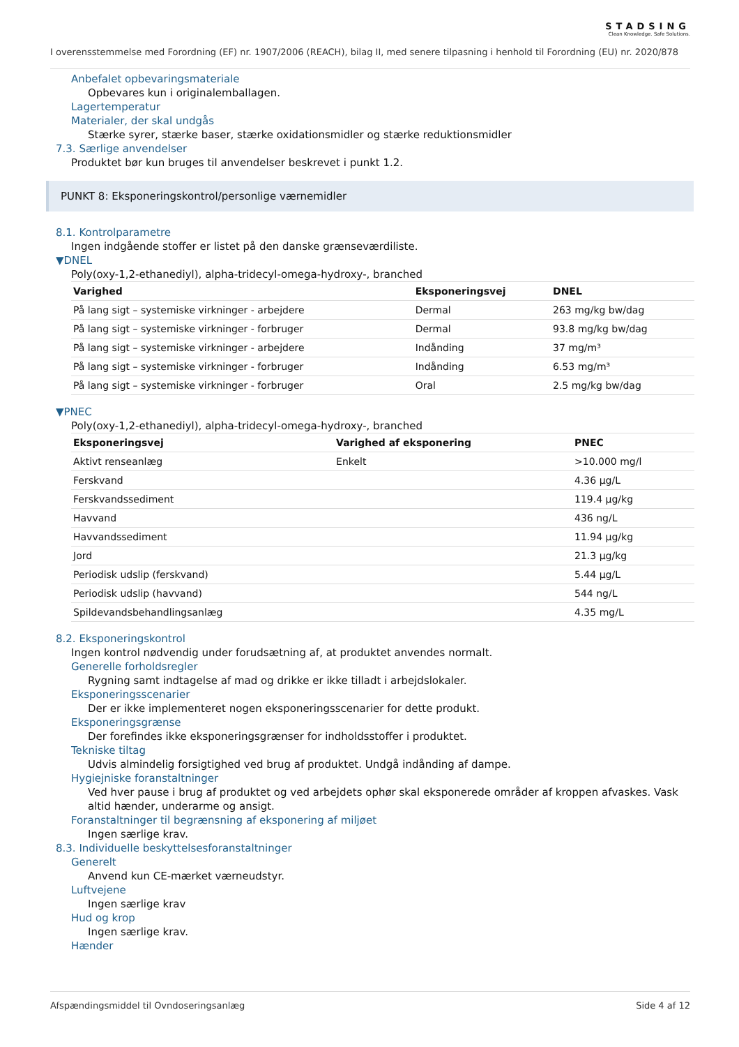STADSING
Clean Knowledge. Safe Solutions.
I overensstemmelse med Forordning (EF) nr. 1907/2006 (REACH), bilag II, med senere tilpasning i henhold til Forordning (EU) nr. 2020/878
Anbefalet opbevaringsmateriale
Opbevares kun i originalemballagen.
Lagertemperatur
Materialer, der skal undgås
Stærke syrer, stærke baser, stærke oxidationsmidler og stærke reduktionsmidler
7.3. Særlige anvendelser
Produktet bør kun bruges til anvendelser beskrevet i punkt 1.2.
PUNKT 8: Eksponeringskontrol/personlige værnemidler
8.1. Kontrolparametre
Ingen indgående stoffer er listet på den danske grænseværdiliste.
▼DNEL
Poly(oxy-1,2-ethanediyl), alpha-tridecyl-omega-hydroxy-, branched
| Varighed | Eksponeringsvej | DNEL |
| --- | --- | --- |
| På lang sigt – systemiske virkninger - arbejdere | Dermal | 263 mg/kg bw/dag |
| På lang sigt – systemiske virkninger - forbruger | Dermal | 93.8 mg/kg bw/dag |
| På lang sigt – systemiske virkninger - arbejdere | Indånding | 37 mg/m³ |
| På lang sigt – systemiske virkninger - forbruger | Indånding | 6.53 mg/m³ |
| På lang sigt – systemiske virkninger - forbruger | Oral | 2.5 mg/kg bw/dag |
▼PNEC
Poly(oxy-1,2-ethanediyl), alpha-tridecyl-omega-hydroxy-, branched
| Eksponeringsvej | Varighed af eksponering | PNEC |
| --- | --- | --- |
| Aktivt renseanlæg | Enkelt | >10.000 mg/l |
| Ferskvand | | 4.36 µg/L |
| Ferskvandssediment | | 119.4 µg/kg |
| Havvand | | 436 ng/L |
| Havvandssediment | | 11.94 µg/kg |
| Jord | | 21.3 µg/kg |
| Periodisk udslip (ferskvand) | | 5.44 µg/L |
| Periodisk udslip (havvand) | | 544 ng/L |
| Spildevandsbehandlingsanlæg | | 4.35 mg/L |
8.2. Eksponeringskontrol
Ingen kontrol nødvendig under forudsætning af, at produktet anvendes normalt.
Generelle forholdsregler
Rygning samt indtagelse af mad og drikke er ikke tilladt i arbejdslokaler.
Eksponeringsscenarier
Der er ikke implementeret nogen eksponeringsscenarier for dette produkt.
Eksponeringsgrænse
Der forefindes ikke eksponeringsgrænser for indholdsstoffer i produktet.
Tekniske tiltag
Udvis almindelig forsigtighed ved brug af produktet. Undgå indånding af dampe.
Hygiejniske foranstaltninger
Ved hver pause i brug af produktet og ved arbejdets ophør skal eksponerede områder af kroppen afvaskes. Vask altid hænder, underarme og ansigt.
Foranstaltninger til begrænsning af eksponering af miljøet
Ingen særlige krav.
8.3. Individuelle beskyttelsesforanstaltninger
Generelt
Anvend kun CE-mærket værneudstyr.
Luftvejene
Ingen særlige krav
Hud og krop
Ingen særlige krav.
Hænder
Afspændingsmiddel til Ovndoseringsanlæg Side 4 af 12